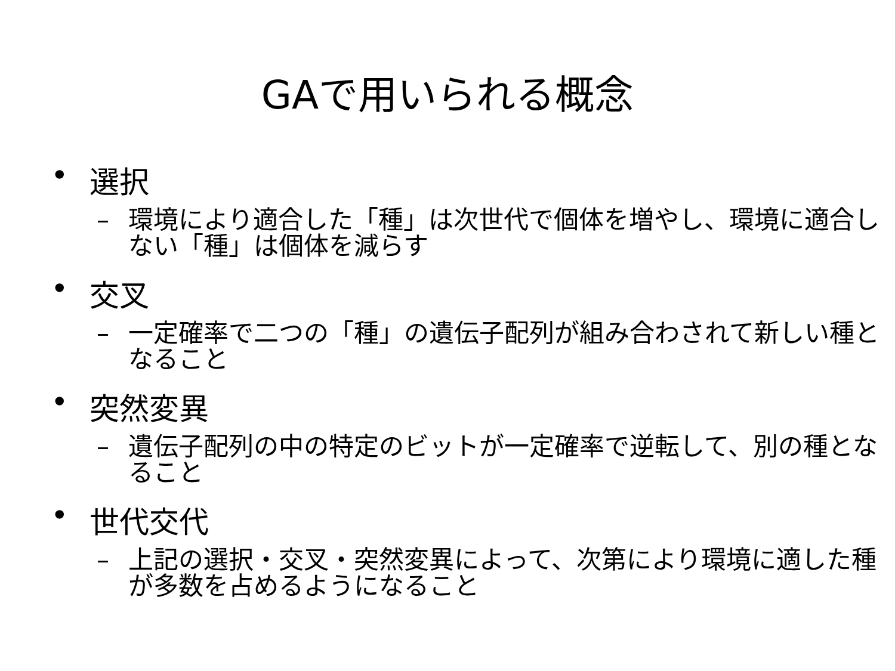GAで用いられる概念
• 選択
– 環境により適合した「種」は次世代で個体を増やし、環境に適合しない「種」は個体を減らす
• 交叉
– 一定確率で二つの「種」の遺伝子配列が組み合わされて新しい種となること
• 突然変異
– 遺伝子配列の中の特定のビットが一定確率で逆転して、別の種となること
• 世代交代
– 上記の選択・交叉・突然変異によって、次第により環境に適した種が多数を占めるようになること